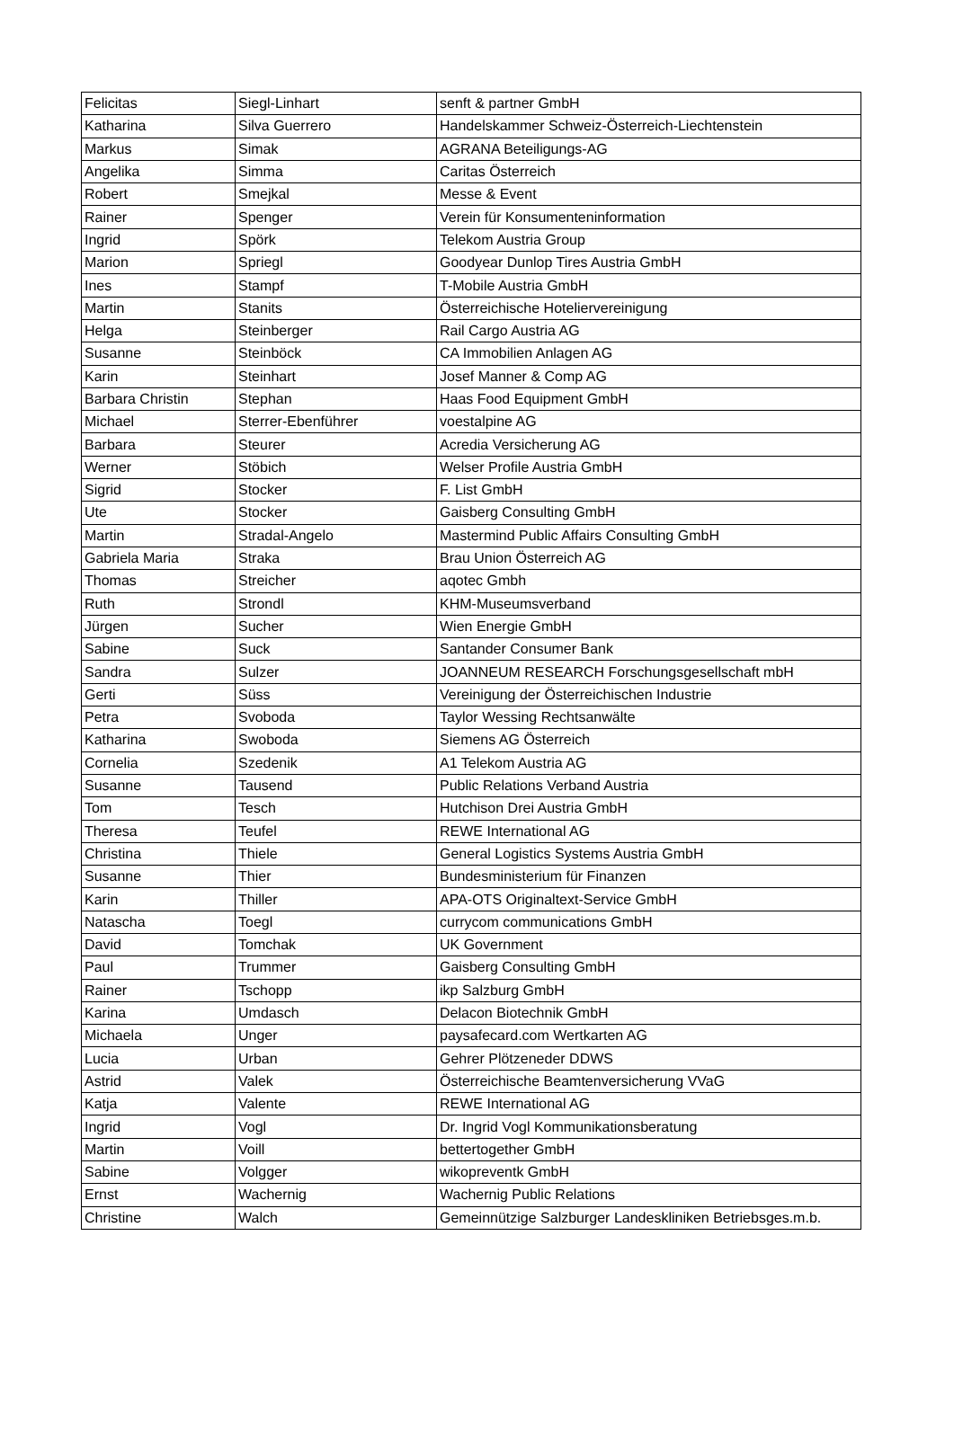| Felicitas | Siegl-Linhart | senft & partner GmbH |
| Katharina | Silva Guerrero | Handelskammer Schweiz-Österreich-Liechtenstein |
| Markus | Simak | AGRANA Beteiligungs-AG |
| Angelika | Simma | Caritas Österreich |
| Robert | Smejkal | Messe & Event |
| Rainer | Spenger | Verein für Konsumenteninformation |
| Ingrid | Spörk | Telekom Austria Group |
| Marion | Spriegl | Goodyear Dunlop Tires Austria GmbH |
| Ines | Stampf | T-Mobile Austria GmbH |
| Martin | Stanits | Österreichische Hoteliervereinigung |
| Helga | Steinberger | Rail Cargo Austria AG |
| Susanne | Steinböck | CA Immobilien Anlagen AG |
| Karin | Steinhart | Josef Manner & Comp AG |
| Barbara Christin | Stephan | Haas Food Equipment GmbH |
| Michael | Sterrer-Ebenführer | voestalpine AG |
| Barbara | Steurer | Acredia Versicherung AG |
| Werner | Stöbich | Welser Profile Austria GmbH |
| Sigrid | Stocker | F. List GmbH |
| Ute | Stocker | Gaisberg Consulting GmbH |
| Martin | Stradal-Angelo | Mastermind Public Affairs Consulting GmbH |
| Gabriela Maria | Straka | Brau Union Österreich AG |
| Thomas | Streicher | aqotec Gmbh |
| Ruth | Strondl | KHM-Museumsverband |
| Jürgen | Sucher | Wien Energie GmbH |
| Sabine | Suck | Santander Consumer Bank |
| Sandra | Sulzer | JOANNEUM RESEARCH Forschungsgesellschaft mbH |
| Gerti | Süss | Vereinigung der Österreichischen Industrie |
| Petra | Svoboda | Taylor Wessing Rechtsanwälte |
| Katharina | Swoboda | Siemens AG Österreich |
| Cornelia | Szedenik | A1 Telekom Austria AG |
| Susanne | Tausend | Public Relations Verband Austria |
| Tom | Tesch | Hutchison Drei Austria GmbH |
| Theresa | Teufel | REWE International AG |
| Christina | Thiele | General Logistics Systems Austria GmbH |
| Susanne | Thier | Bundesministerium für Finanzen |
| Karin | Thiller | APA-OTS Originaltext-Service GmbH |
| Natascha | Toegl | currycom communications GmbH |
| David | Tomchak | UK Government |
| Paul | Trummer | Gaisberg Consulting GmbH |
| Rainer | Tschopp | ikp Salzburg GmbH |
| Karina | Umdasch | Delacon Biotechnik GmbH |
| Michaela | Unger | paysafecard.com Wertkarten AG |
| Lucia | Urban | Gehrer Plötzeneder DDWS |
| Astrid | Valek | Österreichische Beamtenversicherung VVaG |
| Katja | Valente | REWE International AG |
| Ingrid | Vogl | Dr. Ingrid Vogl Kommunikationsberatung |
| Martin | Voill | bettertogether GmbH |
| Sabine | Volgger | wikopreventk GmbH |
| Ernst | Wachernig | Wachernig Public Relations |
| Christine | Walch | Gemeinnützige Salzburger Landeskliniken Betriebsges.m.b. |